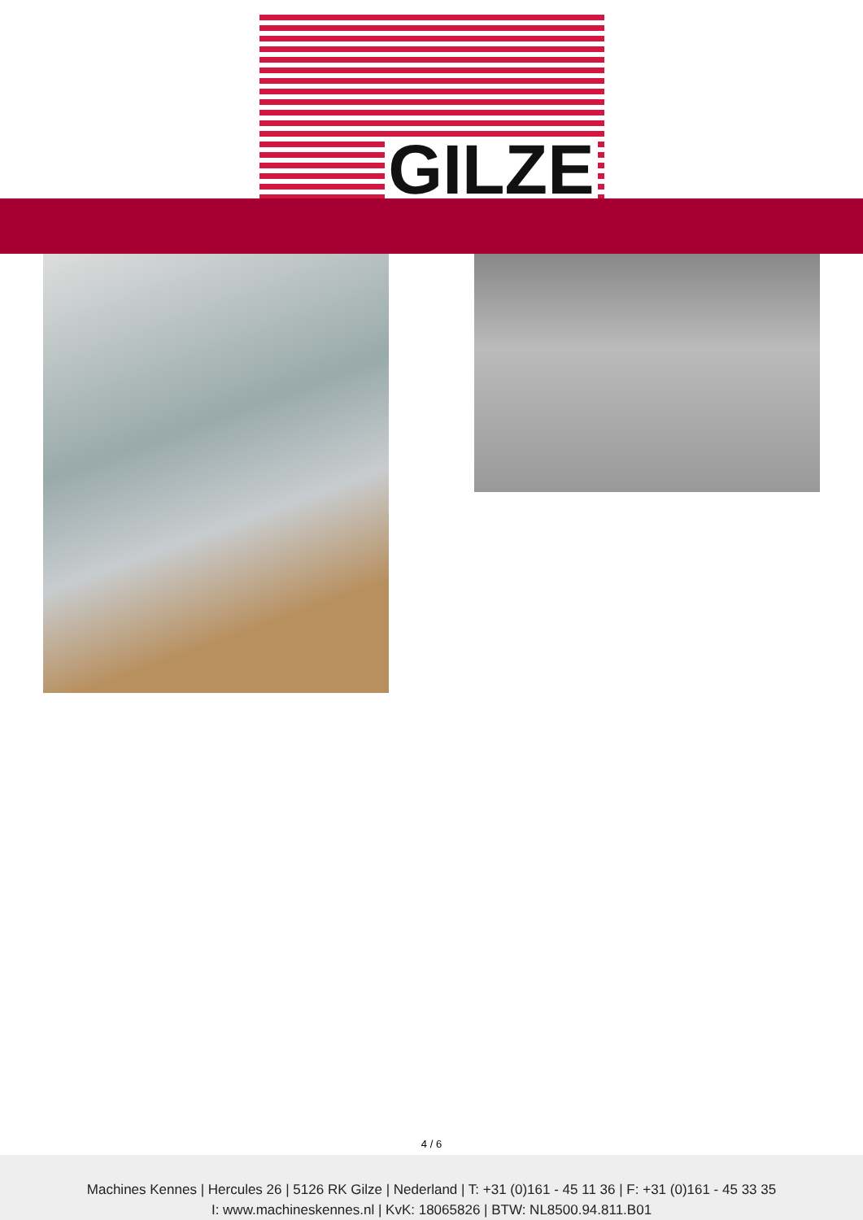GILZE
4 / 6
Machines Kennes | Hercules 26 | 5126 RK Gilze | Nederland | T: +31 (0)161 - 45 11 36 | F: +31 (0)161 - 45 33 35
I: www.machineskennes.nl | KvK: 18065826 | BTW: NL8500.94.811.B01